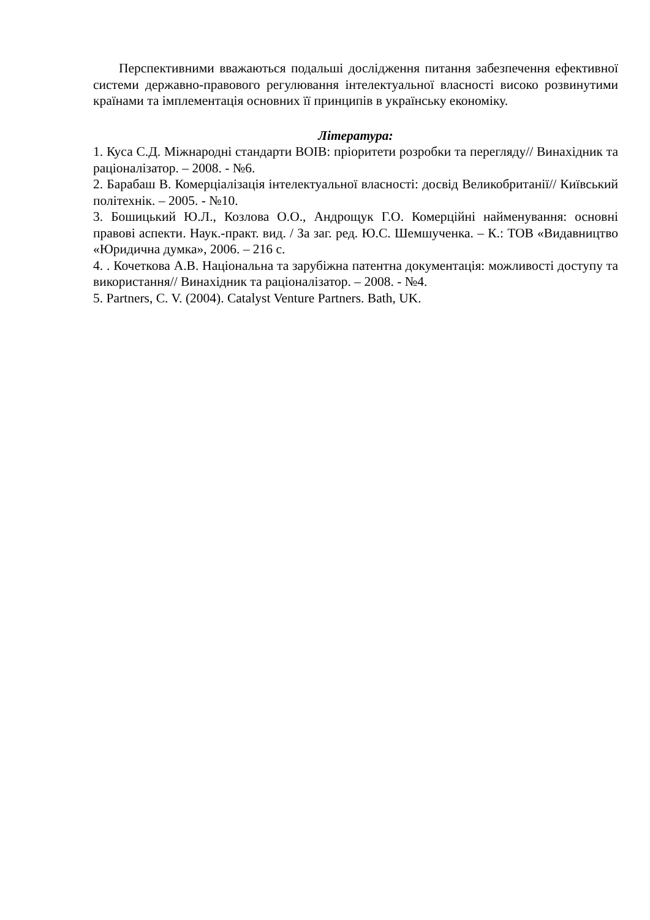Перспективними вважаються подальші дослідження питання забезпечення ефективної системи державно-правового регулювання інтелектуальної власності високо розвинутими країнами та імплементація основних її принципів в українську економіку.
Література:
1. Куса С.Д. Міжнародні стандарти ВОІВ: пріоритети розробки та перегляду// Винахідник та раціоналізатор. – 2008. - №6.
2. Барабаш В. Комерціалізація інтелектуальної власності: досвід Великобританії// Київський політехнік. – 2005. - №10.
3. Бошицький Ю.Л., Козлова О.О., Андрощук Г.О. Комерційні найменування: основні правові аспекти. Наук.-практ. вид. / За заг. ред. Ю.С. Шемшученка. – К.: ТОВ «Видавництво «Юридична думка», 2006. – 216 с.
4. . Кочеткова А.В. Національна та зарубіжна патентна документація: можливості доступу та використання// Винахідник та раціоналізатор. – 2008. - №4.
5. Partners, C. V. (2004). Catalyst Venture Partners. Bath, UK.